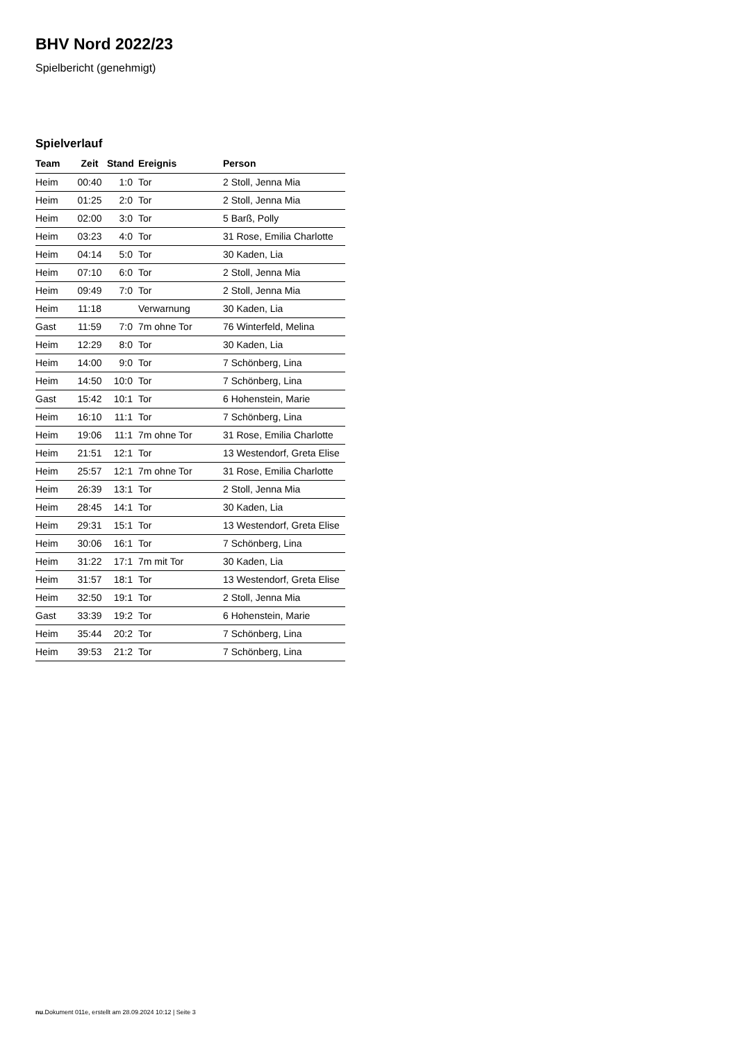BHV Nord 2022/23
Spielbericht (genehmigt)
Spielverlauf
| Team | Zeit | Stand | Ereignis | Person |
| --- | --- | --- | --- | --- |
| Heim | 00:40 | 1:0 | Tor | 2 Stoll, Jenna Mia |
| Heim | 01:25 | 2:0 | Tor | 2 Stoll, Jenna Mia |
| Heim | 02:00 | 3:0 | Tor | 5 Barß, Polly |
| Heim | 03:23 | 4:0 | Tor | 31 Rose, Emilia Charlotte |
| Heim | 04:14 | 5:0 | Tor | 30 Kaden, Lia |
| Heim | 07:10 | 6:0 | Tor | 2 Stoll, Jenna Mia |
| Heim | 09:49 | 7:0 | Tor | 2 Stoll, Jenna Mia |
| Heim | 11:18 | | Verwarnung | 30 Kaden, Lia |
| Gast | 11:59 | 7:0 | 7m ohne Tor | 76 Winterfeld, Melina |
| Heim | 12:29 | 8:0 | Tor | 30 Kaden, Lia |
| Heim | 14:00 | 9:0 | Tor | 7 Schönberg, Lina |
| Heim | 14:50 | 10:0 | Tor | 7 Schönberg, Lina |
| Gast | 15:42 | 10:1 | Tor | 6 Hohenstein, Marie |
| Heim | 16:10 | 11:1 | Tor | 7 Schönberg, Lina |
| Heim | 19:06 | 11:1 | 7m ohne Tor | 31 Rose, Emilia Charlotte |
| Heim | 21:51 | 12:1 | Tor | 13 Westendorf, Greta Elise |
| Heim | 25:57 | 12:1 | 7m ohne Tor | 31 Rose, Emilia Charlotte |
| Heim | 26:39 | 13:1 | Tor | 2 Stoll, Jenna Mia |
| Heim | 28:45 | 14:1 | Tor | 30 Kaden, Lia |
| Heim | 29:31 | 15:1 | Tor | 13 Westendorf, Greta Elise |
| Heim | 30:06 | 16:1 | Tor | 7 Schönberg, Lina |
| Heim | 31:22 | 17:1 | 7m mit Tor | 30 Kaden, Lia |
| Heim | 31:57 | 18:1 | Tor | 13 Westendorf, Greta Elise |
| Heim | 32:50 | 19:1 | Tor | 2 Stoll, Jenna Mia |
| Gast | 33:39 | 19:2 | Tor | 6 Hohenstein, Marie |
| Heim | 35:44 | 20:2 | Tor | 7 Schönberg, Lina |
| Heim | 39:53 | 21:2 | Tor | 7 Schönberg, Lina |
nu.Dokument 011e, erstellt am 28.09.2024 10:12 | Seite 3